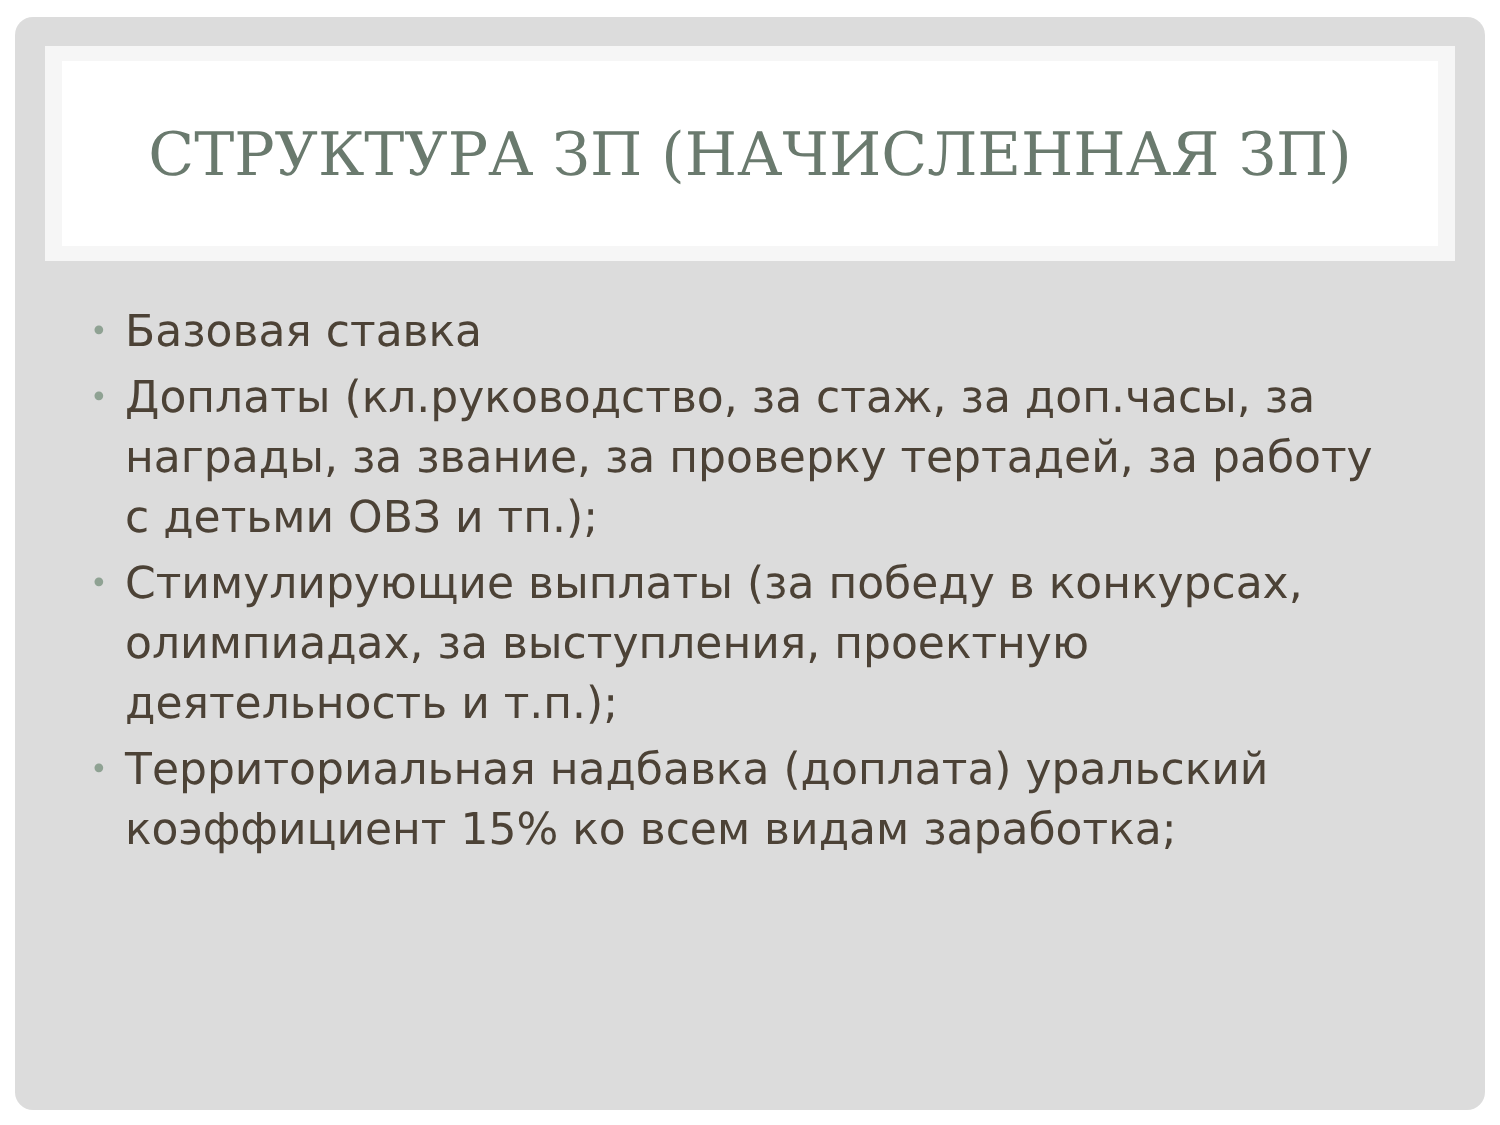СТРУКТУРА ЗП (НАЧИСЛЕННАЯ ЗП)
• Базовая ставка
• Доплаты (кл.руководство, за стаж, за доп.часы, за награды, за звание, за проверку тертадей, за работу с детьми ОВЗ и тп.);
• Стимулирующие выплаты (за победу в конкурсах, олимпиадах, за выступления, проектную деятельность и т.п.);
• Территориальная надбавка (доплата) уральский коэффициент 15% ко всем видам заработка;